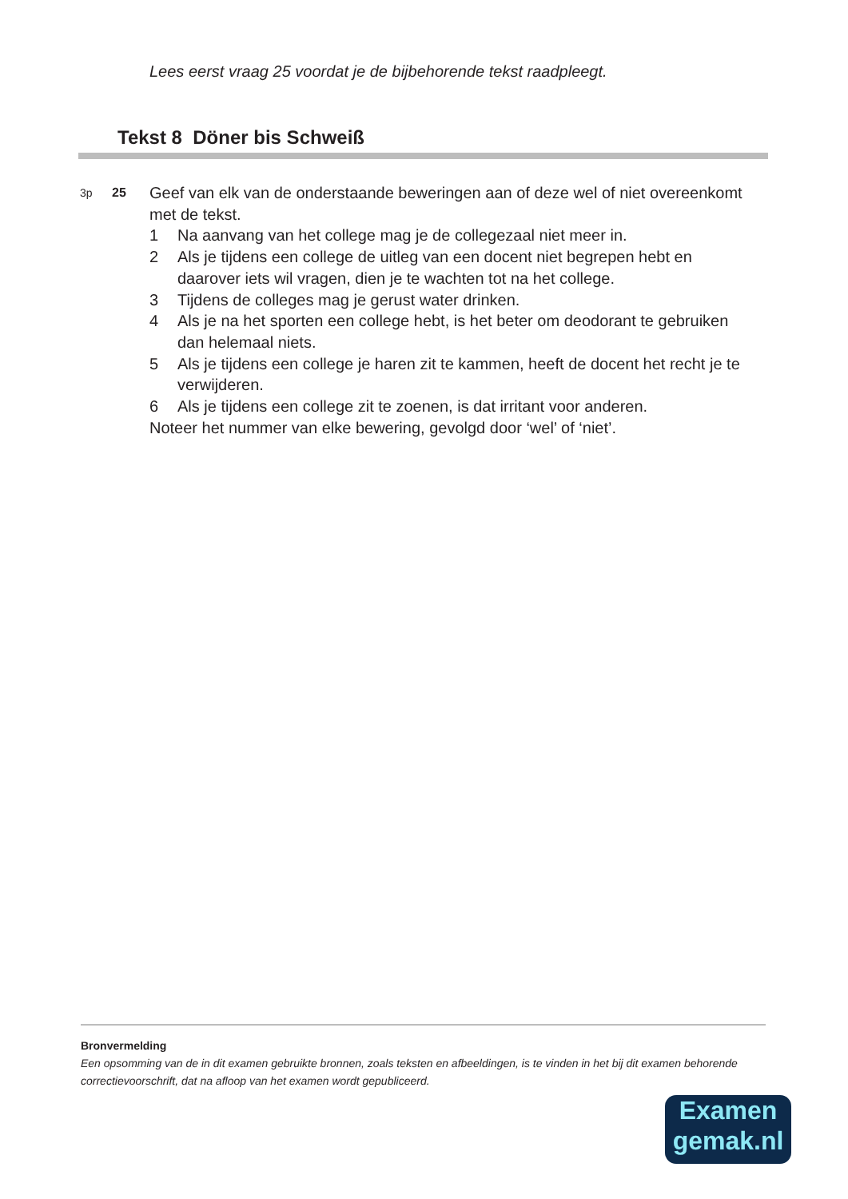Lees eerst vraag 25 voordat je de bijbehorende tekst raadpleegt.
Tekst 8 Döner bis Schweiß
3p 25
Geef van elk van de onderstaande beweringen aan of deze wel of niet overeenkomt met de tekst.
1 Na aanvang van het college mag je de collegezaal niet meer in.
2 Als je tijdens een college de uitleg van een docent niet begrepen hebt en daarover iets wil vragen, dien je te wachten tot na het college.
3 Tijdens de colleges mag je gerust water drinken.
4 Als je na het sporten een college hebt, is het beter om deodorant te gebruiken dan helemaal niets.
5 Als je tijdens een college je haren zit te kammen, heeft de docent het recht je te verwijderen.
6 Als je tijdens een college zit te zoenen, is dat irritant voor anderen.
Noteer het nummer van elke bewering, gevolgd door ‘wel’ of ‘niet’.
Bronvermelding
Een opsomming van de in dit examen gebruikte bronnen, zoals teksten en afbeeldingen, is te vinden in het bij dit examen behorende correctievoorschrift, dat na afloop van het examen wordt gepubliceerd.
Examen
gemak.nl